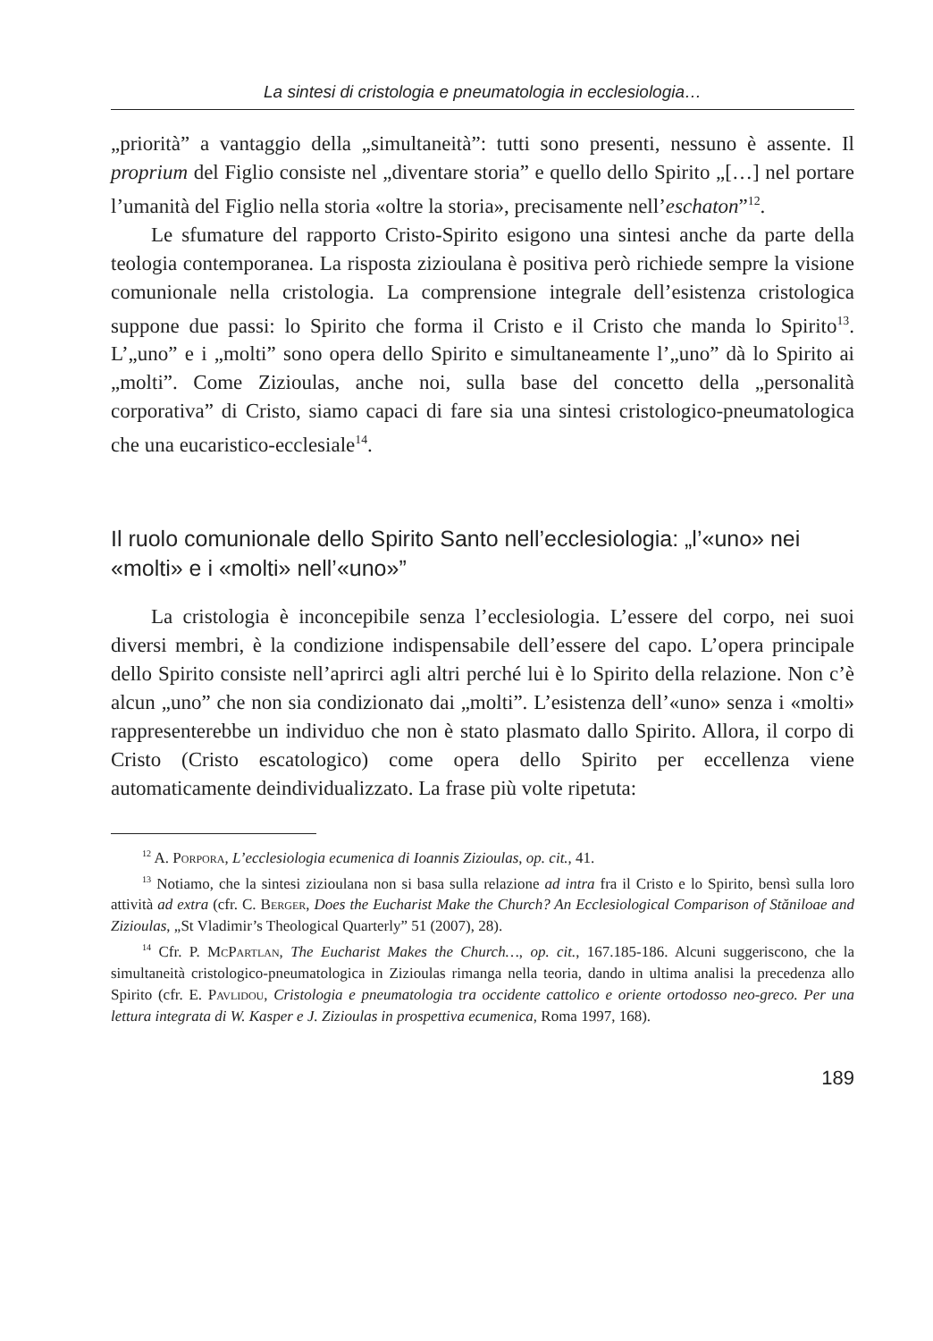La sintesi di cristologia e pneumatologia in ecclesiologia…
„priorità” a vantaggio della „simultaneità”: tutti sono presenti, nessuno è assente. Il proprium del Figlio consiste nel „diventare storia” e quello dello Spirito „[…] nel portare l’umanità del Figlio nella storia «oltre la storia», precisamente nell’eschaton”<sup>12</sup>.
Le sfumature del rapporto Cristo-Spirito esigono una sintesi anche da parte della teologia contemporanea. La risposta zizioulana è positiva però richiede sempre la visione comunionale nella cristologia. La comprensione integrale dell’esistenza cristologica suppone due passi: lo Spirito che forma il Cristo e il Cristo che manda lo Spirito<sup>13</sup>. L’„uno” e i „molti” sono opera dello Spirito e simultaneamente l’„uno” dà lo Spirito ai „molti”. Come Zizioulas, anche noi, sulla base del concetto della „personalità corporativa” di Cristo, siamo capaci di fare sia una sintesi cristologico-pneumatologica che una eucaristico-ecclesiale<sup>14</sup>.
Il ruolo comunionale dello Spirito Santo nell’ecclesiologia: „l’«uno» nei «molti» e i «molti» nell’«uno»”
La cristologia è inconcepibile senza l’ecclesiologia. L’essere del corpo, nei suoi diversi membri, è la condizione indispensabile dell’essere del capo. L’opera principale dello Spirito consiste nell’aprirci agli altri perché lui è lo Spirito della relazione. Non c’è alcun „uno” che non sia condizionato dai „molti”. L’esistenza dell’«uno» senza i «molti» rappresenterebbe un individuo che non è stato plasmato dallo Spirito. Allora, il corpo di Cristo (Cristo escatologico) come opera dello Spirito per eccellenza viene automaticamente deindividualizzato. La frase più volte ripetuta:
<sup>12</sup> A. Porpora, L’ecclesiologia ecumenica di Ioannis Zizioulas, op. cit., 41.
<sup>13</sup> Notiamo, che la sintesi zizioulana non si basa sulla relazione ad intra fra il Cristo e lo Spirito, bensì sulla loro attività ad extra (cfr. C. Berger, Does the Eucharist Make the Church? An Ecclesiological Comparison of Stăniloae and Zizioulas, „St Vladimir’s Theological Quarterly” 51 (2007), 28).
<sup>14</sup> Cfr. P. McPartlan, The Eucharist Makes the Church…, op. cit., 167.185-186. Alcuni suggeriscono, che la simultaneità cristologico-pneumatologica in Zizioulas rimanga nella teoria, dando in ultima analisi la precedenza allo Spirito (cfr. E. Pavlidou, Cristologia e pneumatologia tra occidente cattolico e oriente ortodosso neo-greco. Per una lettura integrata di W. Kasper e J. Zizioulas in prospettiva ecumenica, Roma 1997, 168).
189